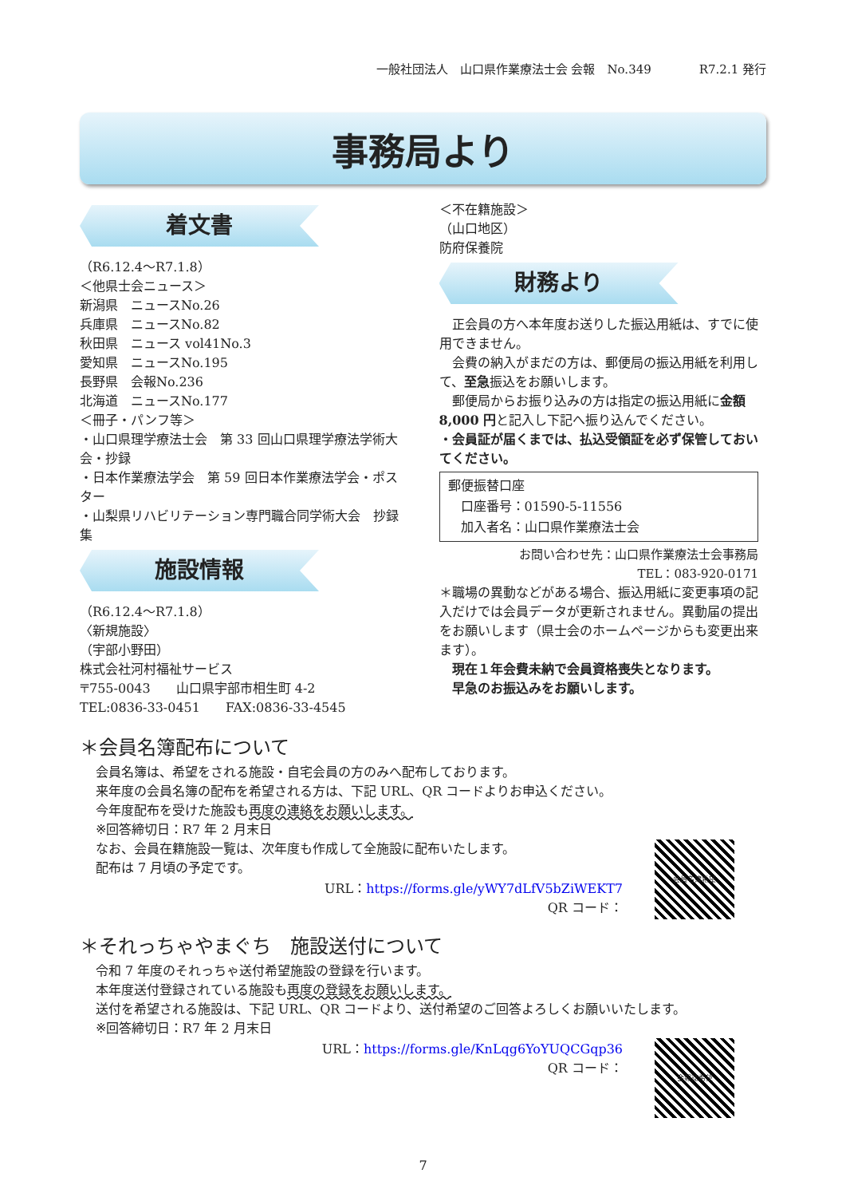一般社団法人　山口県作業療法士会 会報　No.349　　　　R7.2.1 発行
事務局より
着文書
（R6.12.4～R7.1.8）
＜他県士会ニュース＞
新潟県　ニュースNo.26
兵庫県　ニュースNo.82
秋田県　ニュース vol41No.3
愛知県　ニュースNo.195
長野県　会報No.236
北海道　ニュースNo.177
＜冊子・パンフ等＞
・山口県理学療法士会　第 33 回山口県理学療法学術大会・抄録
・日本作業療法学会　第 59 回日本作業療法学会・ポスター
・山梨県リハビリテーション専門職合同学術大会　抄録集
施設情報
（R6.12.4～R7.1.8）
〈新規施設〉
（宇部小野田）
株式会社河村福祉サービス
〒755-0043　　山口県宇部市相生町 4-2
TEL:0836-33-0451　　FAX:0836-33-4545
＜不在籍施設＞
（山口地区）
防府保養院
財務より
　正会員の方へ本年度お送りした振込用紙は、すでに使用できません。
　会費の納入がまだの方は、郵便局の振込用紙を利用して、至急振込をお願いします。
　郵便局からお振り込みの方は指定の振込用紙に金額 8,000 円と記入し下記へ振り込んでください。
・会員証が届くまでは、払込受領証を必ず保管しておいてください。
郵便振替口座
　口座番号：01590-5-11556
　加入者名：山口県作業療法士会
お問い合わせ先：山口県作業療法士会事務局
TEL：083-920-0171
＊職場の異動などがある場合、振込用紙に変更事項の記入だけでは会員データが更新されません。異動届の提出をお願いします（県士会のホームページからも変更出来ます）。
　現在１年会費未納で会員資格喪失となります。
　早急のお振込みをお願いします。
＊会員名簿配布について
会員名簿は、希望をされる施設・自宅会員の方のみへ配布しております。
来年度の会員名簿の配布を希望される方は、下記 URL、QR コードよりお申込ください。
今年度配布を受けた施設も再度の連絡をお願いします。
※回答締切日：R7 年 2 月末日
会員名簿希望
なお、会員在籍施設一覧は、次年度も作成して全施設に配布いたします。
配布は 7 月頃の予定です。
URL：https://forms.gle/yWY7dLfV5bZiWEKT7
QR コード：
＊それっちゃやまぐち　施設送付について
令和 7 年度のそれっちゃ送付希望施設の登録を行います。
本年度送付登録されている施設も再度の登録をお願いします。
送付を希望される施設は、下記 URL、QR コードより、送付希望のご回答よろしくお願いいたします。
※回答締切日：R7 年 2 月末日
会報誌希望
URL：https://forms.gle/KnLqg6YoYUQCGqp36
QR コード：
7